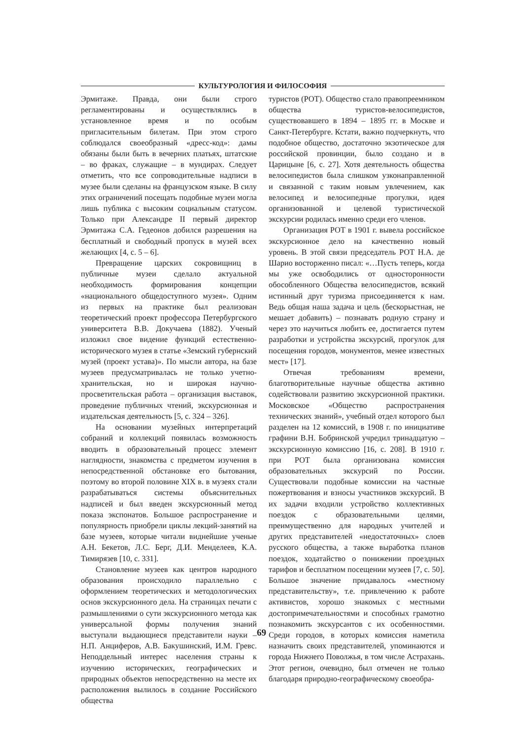КУЛЬТУРОЛОГИЯ И ФИЛОСОФИЯ
Эрмитаже. Правда, они были строго регламентированы и осуществлялись в установленное время и по особым пригласительным билетам. При этом строго соблюдался своеобразный «дресс-код»: дамы обязаны были быть в вечерних платьях, штатские – во фраках, служащие – в мундирах. Следует отметить, что все сопроводительные надписи в музее были сделаны на французском языке. В силу этих ограничений посещать подобные музеи могла лишь публика с высоким социальным статусом. Только при Александре II первый директор Эрмитажа С.А. Гедеонов добился разрешения на бесплатный и свободный пропуск в музей всех желающих [4, с. 5 – 6].
Превращение царских сокровищниц в публичные музеи сделало актуальной необходимость формирования концепции «национального общедоступного музея». Одним из первых на практике был реализован теоретический проект профессора Петербургского университета В.В. Докучаева (1882). Ученый изложил свое видение функций естественно-исторического музея в статье «Земский губернский музей (проект устава)». По мысли автора, на базе музеев предусматривалась не только учетно-хранительская, но и широкая научно-просветительская работа – организация выставок, проведение публичных чтений, экскурсионная и издательская деятельность [5, с. 324 – 326].
На основании музейных интерпретаций собраний и коллекций появилась возможность вводить в образовательный процесс элемент наглядности, знакомства с предметом изучения в непосредственной обстановке его бытования, поэтому во второй половине XIX в. в музеях стали разрабатываться системы объяснительных надписей и был введен экскурсионный метод показа экспонатов. Большое распространение и популярность приобрели циклы лекций-занятий на базе музеев, которые читали виднейшие ученые А.Н. Бекетов, Л.С. Берг, Д.И. Менделеев, К.А. Тимирязев [10, с. 331].
Становление музеев как центров народного образования происходило параллельно с оформлением теоретических и методологических основ экскурсионного дела. На страницах печати с размышлениями о сути экскурсионного метода как универсальной формы получения знаний выступали выдающиеся представители науки – Н.П. Анциферов, А.В. Бакушинский, И.М. Гревс. Неподдельный интерес населения страны к изучению исторических, географических и природных объектов непосредственно на месте их расположения вылилось в создание Российского общества
туристов (РОТ). Общество стало правопреемником общества туристов-велосипедистов, существовавшего в 1894 – 1895 гг. в Москве и Санкт-Петербурге. Кстати, важно подчеркнуть, что подобное общество, достаточно экзотическое для российской провинции, было создано и в Царицыне [6, с. 27]. Хотя деятельность общества велосипедистов была слишком узконаправленной и связанной с таким новым увлечением, как велосипед и велосипедные прогулки, идея организованной и целевой туристической экскурсии родилась именно среди его членов.
Организация РОТ в 1901 г. вывела российское экскурсионное дело на качественно новый уровень. В этой связи председатель РОТ Н.А. де Шарио восторженно писал: «…Пусть теперь, когда мы уже освободились от односторонности обособленного Общества велосипедистов, всякий истинный друг туризма присоединяется к нам. Ведь общая наша задача и цель (бескорыстная, не мешает добавить) – познавать родную страну и через это научиться любить ее, достигается путем разработки и устройства экскурсий, прогулок для посещения городов, монументов, менее известных мест» [17].
Отвечая требованиям времени, благотворительные научные общества активно содействовали развитию экскурсионной практики. Московское «Общество распространения технических знаний», учебный отдел которого был разделен на 12 комиссий, в 1908 г. по инициативе графини В.Н. Бобринской учредил тринадцатую – экскурсионную комиссию [16, с. 208]. В 1910 г. при РОТ была организована комиссия образовательных экскурсий по России. Существовали подобные комиссии на частные пожертвования и взносы участников экскурсий. В их задачи входили устройство коллективных поездок с образовательными целями, преимущественно для народных учителей и других представителей «недостаточных» слоев русского общества, а также выработка планов поездок, ходатайство о понижении проездных тарифов и бесплатном посещении музеев [7, с. 50]. Большое значение придавалось «местному представительству», т.е. привлечению к работе активистов, хорошо знакомых с местными достопримечательностями и способных грамотно познакомить экскурсантов с их особенностями. Среди городов, в которых комиссия наметила назначить своих представителей, упоминаются и города Нижнего Поволжья, в том числе Астрахань. Этот регион, очевидно, был отмечен не только благодаря природно-географическому своеобра-
69